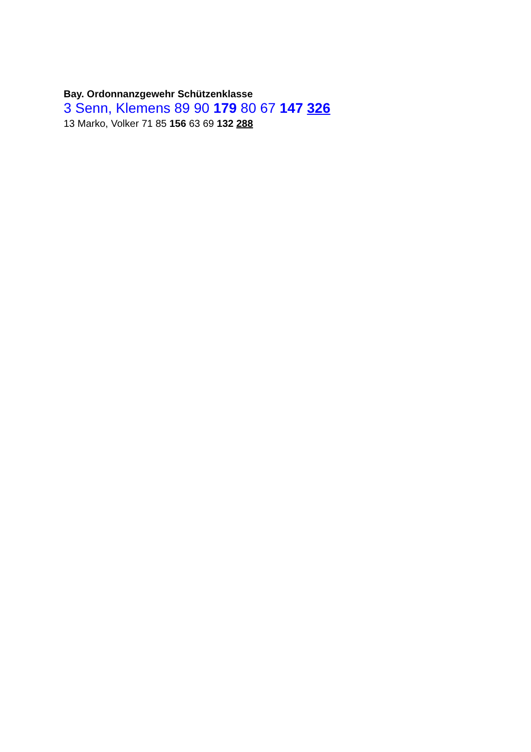Bay. Ordonnanzgewehr Schützenklasse
3 Senn, Klemens 89 90 179 80 67 147 326
13 Marko, Volker 71 85 156 63 69 132 288